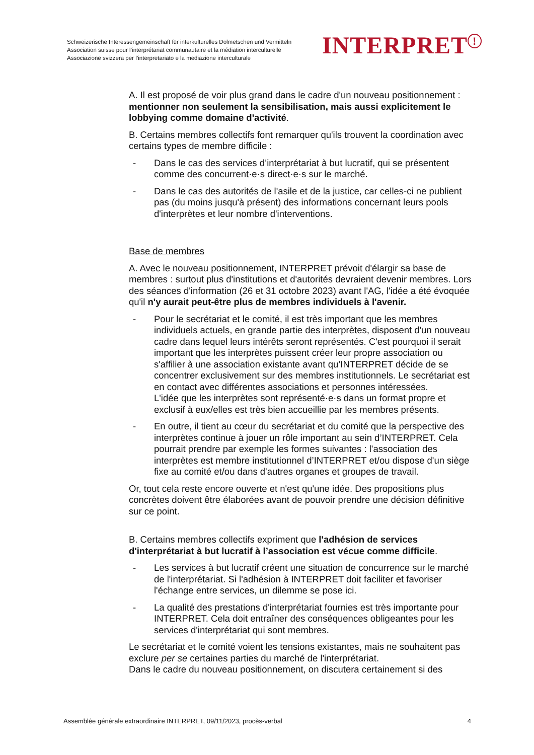Schweizerische Interessengemeinschaft für interkulturelles Dolmetschen und Vermitteln
Association suisse pour l’interprétariat communautaire et la médiation interculturelle
Associazione svizzera per l’interpretariato e la mediazione interculturale
INTERPRET!
A. Il est proposé de voir plus grand dans le cadre d'un nouveau positionnement : mentionner non seulement la sensibilisation, mais aussi explicitement le lobbying comme domaine d'activité.
B. Certains membres collectifs font remarquer qu'ils trouvent la coordination avec certains types de membre difficile :
- Dans le cas des services d’interprétariat à but lucratif, qui se présentent comme des concurrent·e·s direct·e·s sur le marché.
- Dans le cas des autorités de l'asile et de la justice, car celles-ci ne publient pas (du moins jusqu'à présent) des informations concernant leurs pools d'interprètes et leur nombre d'interventions.
Base de membres
A. Avec le nouveau positionnement, INTERPRET prévoit d'élargir sa base de membres : surtout plus d'institutions et d'autorités devraient devenir membres. Lors des séances d'information (26 et 31 octobre 2023) avant l'AG, l'idée a été évoquée qu'il n'y aurait peut-être plus de membres individuels à l'avenir.
- Pour le secrétariat et le comité, il est très important que les membres individuels actuels, en grande partie des interprètes, disposent d'un nouveau cadre dans lequel leurs intérêts seront représentés. C'est pourquoi il serait important que les interprètes puissent créer leur propre association ou s'affilier à une association existante avant qu’INTERPRET décide de se concentrer exclusivement sur des membres institutionnels. Le secrétariat est en contact avec différentes associations et personnes intéressées.
L'idée que les interprètes sont représenté·e·s dans un format propre et exclusif à eux/elles est très bien accueillie par les membres présents.
- En outre, il tient au cœur du secrétariat et du comité que la perspective des interprètes continue à jouer un rôle important au sein d’INTERPRET. Cela pourrait prendre par exemple les formes suivantes : l'association des interprètes est membre institutionnel d’INTERPRET et/ou dispose d'un siège fixe au comité et/ou dans d'autres organes et groupes de travail.
Or, tout cela reste encore ouverte et n'est qu'une idée. Des propositions plus concrètes doivent être élaborées avant de pouvoir prendre une décision définitive sur ce point.
B. Certains membres collectifs expriment que l'adhésion de services d'interprétariat à but lucratif à l’association est vécue comme difficile.
- Les services à but lucratif créent une situation de concurrence sur le marché de l'interprétariat. Si l'adhésion à INTERPRET doit faciliter et favoriser l'échange entre services, un dilemme se pose ici.
- La qualité des prestations d'interprétariat fournies est très importante pour INTERPRET. Cela doit entraîner des conséquences obligeantes pour les services d'interprétariat qui sont membres.
Le secrétariat et le comité voient les tensions existantes, mais ne souhaitent pas exclure per se certaines parties du marché de l'interprétariat.
Dans le cadre du nouveau positionnement, on discutera certainement si des
Assemblée générale extraordinaire INTERPRET, 09/11/2023, procès-verbal 4